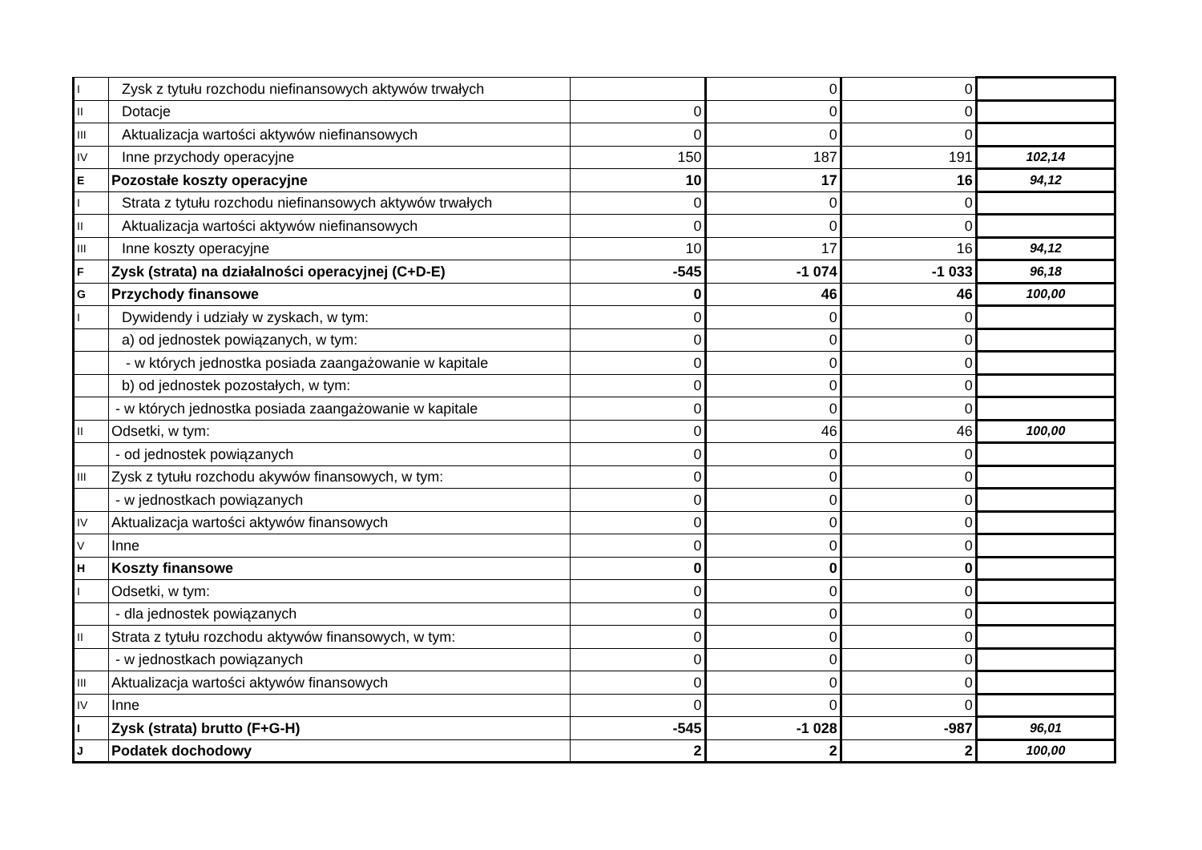| I | Zysk z tytułu rozchodu niefinansowych aktywów trwałych | | 0 | 0 | |
| II | Dotacje | 0 | 0 | 0 | |
| III | Aktualizacja wartości aktywów niefinansowych | 0 | 0 | 0 | |
| IV | Inne przychody operacyjne | 150 | 187 | 191 | 102,14 |
| E | Pozostałe koszty operacyjne | 10 | 17 | 16 | 94,12 |
| I | Strata z tytułu rozchodu niefinansowych aktywów trwałych | 0 | 0 | 0 | |
| II | Aktualizacja wartości aktywów niefinansowych | 0 | 0 | 0 | |
| III | Inne koszty operacyjne | 10 | 17 | 16 | 94,12 |
| F | Zysk (strata) na działalności operacyjnej (C+D-E) | -545 | -1 074 | -1 033 | 96,18 |
| G | Przychody finansowe | 0 | 46 | 46 | 100,00 |
| I | Dywidendy i udziały w zyskach, w tym: | 0 | 0 | 0 | |
| | a) od jednostek powiązanych, w tym: | 0 | 0 | 0 | |
| | - w których jednostka posiada zaangażowanie w kapitale | 0 | 0 | 0 | |
| | b) od jednostek pozostałych, w tym: | 0 | 0 | 0 | |
| | - w których jednostka posiada zaangażowanie w kapitale | 0 | 0 | 0 | |
| II | Odsetki, w tym: | 0 | 46 | 46 | 100,00 |
| | - od jednostek powiązanych | 0 | 0 | 0 | |
| III | Zysk z tytułu rozchodu akywów finansowych, w tym: | 0 | 0 | 0 | |
| | - w jednostkach powiązanych | 0 | 0 | 0 | |
| IV | Aktualizacja wartości aktywów finansowych | 0 | 0 | 0 | |
| V | Inne | 0 | 0 | 0 | |
| H | Koszty finansowe | 0 | 0 | 0 | |
| I | Odsetki, w tym: | 0 | 0 | 0 | |
| | - dla jednostek powiązanych | 0 | 0 | 0 | |
| II | Strata z tytułu rozchodu aktywów finansowych, w tym: | 0 | 0 | 0 | |
| | - w jednostkach powiązanych | 0 | 0 | 0 | |
| III | Aktualizacja wartości aktywów finansowych | 0 | 0 | 0 | |
| IV | Inne | 0 | 0 | 0 | |
| I | Zysk (strata) brutto (F+G-H) | -545 | -1 028 | -987 | 96,01 |
| J | Podatek dochodowy | 2 | 2 | 2 | 100,00 |